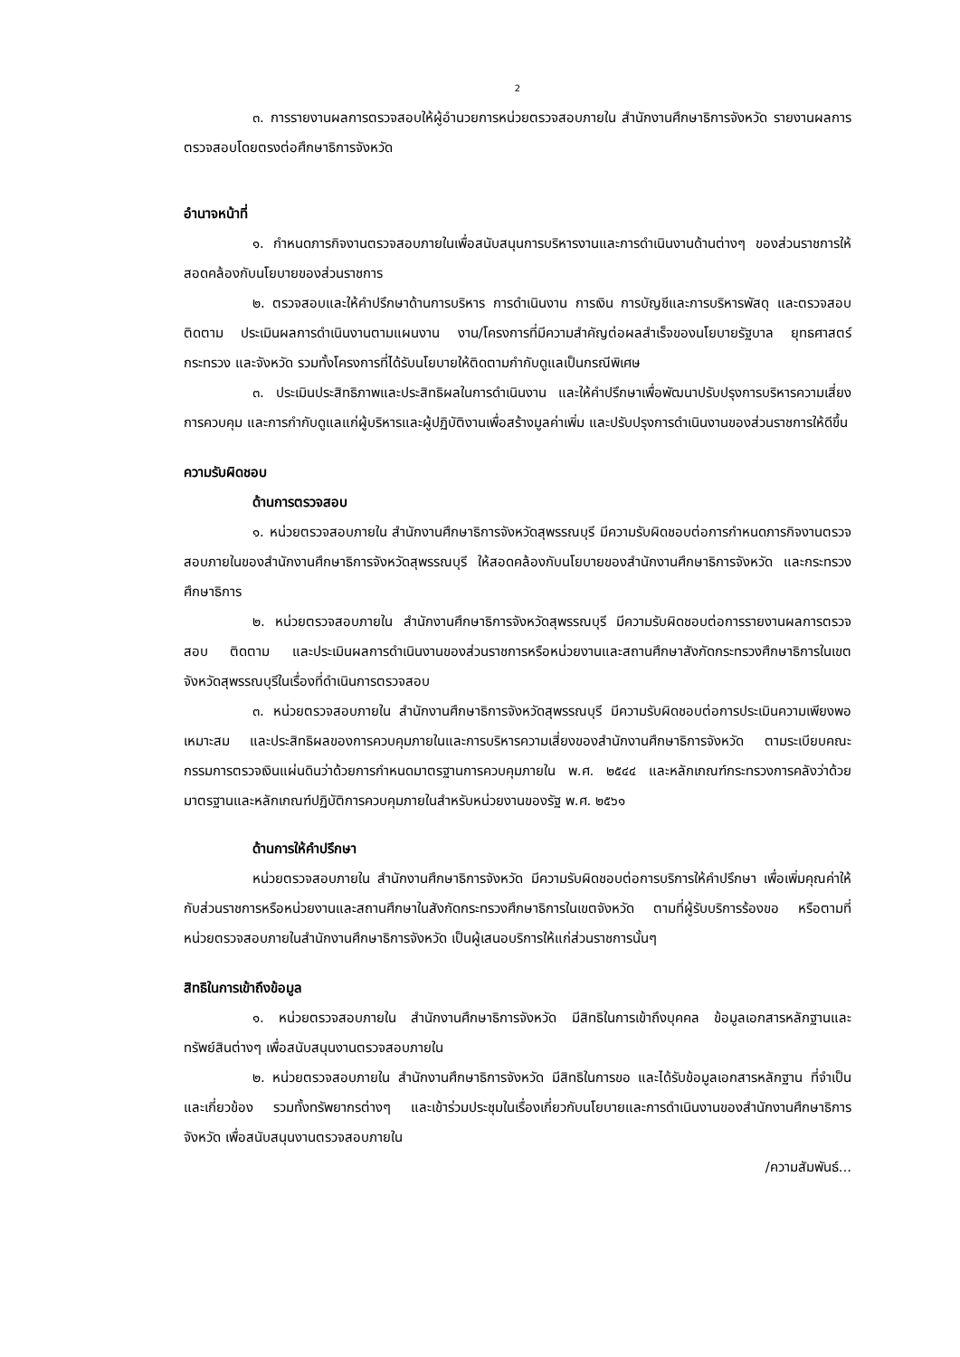2
๓. การรายงานผลการตรวจสอบให้ผู้อำนวยการหน่วยตรวจสอบภายใน สำนักงานศึกษาธิการจังหวัด รายงานผลการตรวจสอบโดยตรงต่อศึกษาธิการจังหวัด
อำนาจหน้าที่
๑. กำหนดภารกิจงานตรวจสอบภายในเพื่อสนับสนุนการบริหารงานและการดำเนินงานด้านต่างๆ ของส่วนราชการให้สอดคล้องกับนโยบายของส่วนราชการ
๒. ตรวจสอบและให้คำปรึกษาด้านการบริหาร การดำเนินงาน การเงิน การบัญชีและการบริหารพัสดุ และตรวจสอบติดตาม ประเมินผลการดำเนินงานตามแผนงาน งาน/โครงการที่มีความสำคัญต่อผลสำเร็จของนโยบายรัฐบาล ยุทธศาสตร์กระทรวง และจังหวัด รวมทั้งโครงการที่ได้รับนโยบายให้ติดตามกำกับดูแลเป็นกรณีพิเศษ
๓. ประเมินประสิทธิภาพและประสิทธิผลในการดำเนินงาน และให้คำปรึกษาเพื่อพัฒนาปรับปรุงการบริหารความเสี่ยง การควบคุม และการกำกับดูแลแก่ผู้บริหารและผู้ปฏิบัติงานเพื่อสร้างมูลค่าเพิ่ม และปรับปรุงการดำเนินงานของส่วนราชการให้ดีขึ้น
ความรับผิดชอบ
ด้านการตรวจสอบ
๑. หน่วยตรวจสอบภายใน สำนักงานศึกษาธิการจังหวัดสุพรรณบุรี มีความรับผิดชอบต่อการกำหนดภารกิจงานตรวจสอบภายในของสำนักงานศึกษาธิการจังหวัดสุพรรณบุรี ให้สอดคล้องกับนโยบายของสำนักงานศึกษาธิการจังหวัด และกระทรวงศึกษาธิการ
๒. หน่วยตรวจสอบภายใน สำนักงานศึกษาธิการจังหวัดสุพรรณบุรี มีความรับผิดชอบต่อการรายงานผลการตรวจสอบ ติดตาม และประเมินผลการดำเนินงานของส่วนราชการหรือหน่วยงานและสถานศึกษาสังกัดกระทรวงศึกษาธิการในเขตจังหวัดสุพรรณบุรีในเรื่องที่ดำเนินการตรวจสอบ
๓. หน่วยตรวจสอบภายใน สำนักงานศึกษาธิการจังหวัดสุพรรณบุรี มีความรับผิดชอบต่อการประเมินความเพียงพอเหมาะสม และประสิทธิผลของการควบคุมภายในและการบริหารความเสี่ยงของสำนักงานศึกษาธิการจังหวัด ตามระเบียบคณะกรรมการตรวจเงินแผ่นดินว่าด้วยการกำหนดมาตรฐานการควบคุมภายใน พ.ศ. ๒๕๔๔ และหลักเกณฑ์กระทรวงการคลังว่าด้วยมาตรฐานและหลักเกณฑ์ปฏิบัติการควบคุมภายในสำหรับหน่วยงานของรัฐ พ.ศ. ๒๕๖๑
ด้านการให้คำปรึกษา
หน่วยตรวจสอบภายใน สำนักงานศึกษาธิการจังหวัด มีความรับผิดชอบต่อการบริการให้คำปรึกษา เพื่อเพิ่มคุณค่าให้กับส่วนราชการหรือหน่วยงานและสถานศึกษาในสังกัดกระทรวงศึกษาธิการในเขตจังหวัด ตามที่ผู้รับบริการร้องขอ หรือตามที่หน่วยตรวจสอบภายในสำนักงานศึกษาธิการจังหวัด เป็นผู้เสนอบริการให้แก่ส่วนราชการนั้นๆ
สิทธิในการเข้าถึงข้อมูล
๑. หน่วยตรวจสอบภายใน สำนักงานศึกษาธิการจังหวัด มีสิทธิในการเข้าถึงบุคคล ข้อมูลเอกสารหลักฐานและทรัพย์สินต่างๆ เพื่อสนับสนุนงานตรวจสอบภายใน
๒. หน่วยตรวจสอบภายใน สำนักงานศึกษาธิการจังหวัด มีสิทธิในการขอ และได้รับข้อมูลเอกสารหลักฐาน ที่จำเป็นและเกี่ยวข้อง รวมทั้งทรัพยากรต่างๆ และเข้าร่วมประชุมในเรื่องเกี่ยวกับนโยบายและการดำเนินงานของสำนักงานศึกษาธิการจังหวัด เพื่อสนับสนุนงานตรวจสอบภายใน
/ความสัมพันธ์...